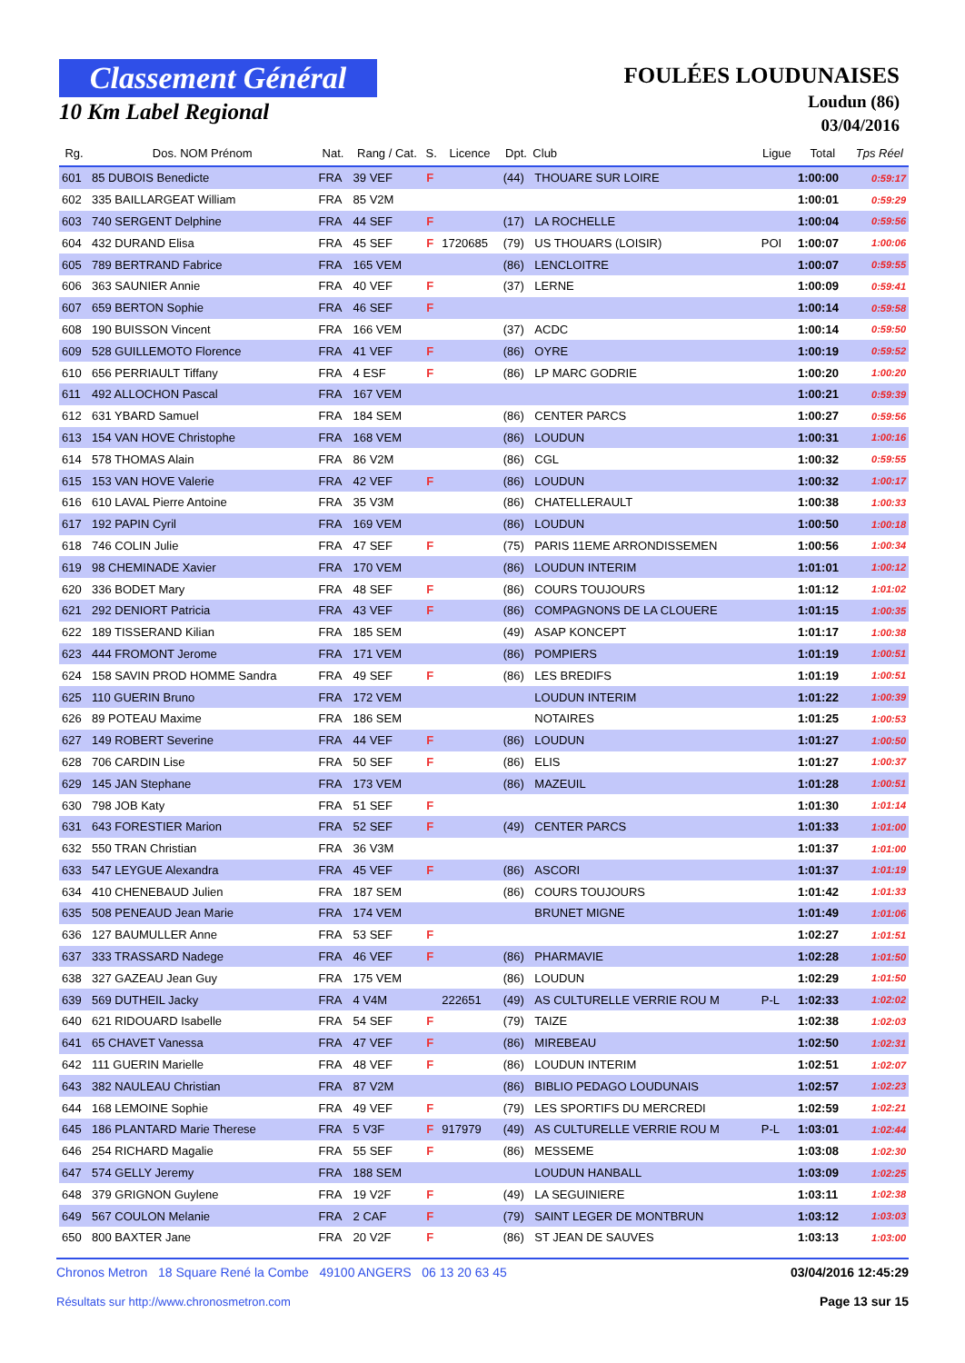Classement Général
10 Km Label Regional
FOULÉES LOUDUNAISES
Loudun (86)
03/04/2016
| Rg. | Dos. NOM Prénom | Nat. | Rang / Cat. | S. | Licence | Dpt. | Club | Ligue | Total | Tps Réel |
| --- | --- | --- | --- | --- | --- | --- | --- | --- | --- | --- |
| 601 | 85 DUBOIS Benedicte | FRA | 39 VEF | F | | (44) | THOUARE SUR LOIRE | | 1:00:00 | 0:59:17 |
| 602 | 335 BAILLARGEAT William | FRA | 85 V2M | | | | | | 1:00:01 | 0:59:29 |
| 603 | 740 SERGENT Delphine | FRA | 44 SEF | F | | (17) | LA ROCHELLE | | 1:00:04 | 0:59:56 |
| 604 | 432 DURAND Elisa | FRA | 45 SEF | F | 1720685 | (79) | US THOUARS (LOISIR) | POI | 1:00:07 | 1:00:06 |
| 605 | 789 BERTRAND Fabrice | FRA | 165 VEM | | | (86) | LENCLOITRE | | 1:00:07 | 0:59:55 |
| 606 | 363 SAUNIER Annie | FRA | 40 VEF | F | | (37) | LERNE | | 1:00:09 | 0:59:41 |
| 607 | 659 BERTON Sophie | FRA | 46 SEF | F | | | | | 1:00:14 | 0:59:58 |
| 608 | 190 BUISSON Vincent | FRA | 166 VEM | | | (37) | ACDC | | 1:00:14 | 0:59:50 |
| 609 | 528 GUILLEMOTO Florence | FRA | 41 VEF | F | | (86) | OYRE | | 1:00:19 | 0:59:52 |
| 610 | 656 PERRIAULT Tiffany | FRA | 4 ESF | F | | (86) | LP MARC GODRIE | | 1:00:20 | 1:00:20 |
| 611 | 492 ALLOCHON Pascal | FRA | 167 VEM | | | | | | 1:00:21 | 0:59:39 |
| 612 | 631 YBARD Samuel | FRA | 184 SEM | | | (86) | CENTER PARCS | | 1:00:27 | 0:59:56 |
| 613 | 154 VAN HOVE Christophe | FRA | 168 VEM | | | (86) | LOUDUN | | 1:00:31 | 1:00:16 |
| 614 | 578 THOMAS Alain | FRA | 86 V2M | | | (86) | CGL | | 1:00:32 | 0:59:55 |
| 615 | 153 VAN HOVE Valerie | FRA | 42 VEF | F | | (86) | LOUDUN | | 1:00:32 | 1:00:17 |
| 616 | 610 LAVAL Pierre Antoine | FRA | 35 V3M | | | (86) | CHATELLERAULT | | 1:00:38 | 1:00:33 |
| 617 | 192 PAPIN Cyril | FRA | 169 VEM | | | (86) | LOUDUN | | 1:00:50 | 1:00:18 |
| 618 | 746 COLIN Julie | FRA | 47 SEF | F | | (75) | PARIS 11EME ARRONDISSEMEN | | 1:00:56 | 1:00:34 |
| 619 | 98 CHEMINADE Xavier | FRA | 170 VEM | | | (86) | LOUDUN INTERIM | | 1:01:01 | 1:00:12 |
| 620 | 336 BODET Mary | FRA | 48 SEF | F | | (86) | COURS TOUJOURS | | 1:01:12 | 1:01:02 |
| 621 | 292 DENIORT Patricia | FRA | 43 VEF | F | | (86) | COMPAGNONS DE LA CLOUERE | | 1:01:15 | 1:00:35 |
| 622 | 189 TISSERAND Kilian | FRA | 185 SEM | | | (49) | ASAP KONCEPT | | 1:01:17 | 1:00:38 |
| 623 | 444 FROMONT Jerome | FRA | 171 VEM | | | (86) | POMPIERS | | 1:01:19 | 1:00:51 |
| 624 | 158 SAVIN PROD HOMME Sandra | FRA | 49 SEF | F | | (86) | LES BREDIFS | | 1:01:19 | 1:00:51 |
| 625 | 110 GUERIN Bruno | FRA | 172 VEM | | | | LOUDUN INTERIM | | 1:01:22 | 1:00:39 |
| 626 | 89 POTEAU Maxime | FRA | 186 SEM | | | | NOTAIRES | | 1:01:25 | 1:00:53 |
| 627 | 149 ROBERT Severine | FRA | 44 VEF | F | | (86) | LOUDUN | | 1:01:27 | 1:00:50 |
| 628 | 706 CARDIN Lise | FRA | 50 SEF | F | | (86) | ELIS | | 1:01:27 | 1:00:37 |
| 629 | 145 JAN Stephane | FRA | 173 VEM | | | (86) | MAZEUIL | | 1:01:28 | 1:00:51 |
| 630 | 798 JOB Katy | FRA | 51 SEF | F | | | | | 1:01:30 | 1:01:14 |
| 631 | 643 FORESTIER Marion | FRA | 52 SEF | F | | (49) | CENTER PARCS | | 1:01:33 | 1:01:00 |
| 632 | 550 TRAN Christian | FRA | 36 V3M | | | | | | 1:01:37 | 1:01:00 |
| 633 | 547 LEYGUE Alexandra | FRA | 45 VEF | F | | (86) | ASCORI | | 1:01:37 | 1:01:19 |
| 634 | 410 CHENEBAUD Julien | FRA | 187 SEM | | | (86) | COURS TOUJOURS | | 1:01:42 | 1:01:33 |
| 635 | 508 PENEAUD Jean Marie | FRA | 174 VEM | | | | BRUNET MIGNE | | 1:01:49 | 1:01:06 |
| 636 | 127 BAUMULLER Anne | FRA | 53 SEF | F | | | | | 1:02:27 | 1:01:51 |
| 637 | 333 TRASSARD Nadege | FRA | 46 VEF | F | | (86) | PHARMAVIE | | 1:02:28 | 1:01:50 |
| 638 | 327 GAZEAU Jean Guy | FRA | 175 VEM | | | (86) | LOUDUN | | 1:02:29 | 1:01:50 |
| 639 | 569 DUTHEIL Jacky | FRA | 4 V4M | | 222651 | (49) | AS CULTURELLE VERRIE ROU M | P-L | 1:02:33 | 1:02:02 |
| 640 | 621 RIDOUARD Isabelle | FRA | 54 SEF | F | | (79) | TAIZE | | 1:02:38 | 1:02:03 |
| 641 | 65 CHAVET Vanessa | FRA | 47 VEF | F | | (86) | MIREBEAU | | 1:02:50 | 1:02:31 |
| 642 | 111 GUERIN Marielle | FRA | 48 VEF | F | | (86) | LOUDUN INTERIM | | 1:02:51 | 1:02:07 |
| 643 | 382 NAULEAU Christian | FRA | 87 V2M | | | (86) | BIBLIO PEDAGO LOUDUNAIS | | 1:02:57 | 1:02:23 |
| 644 | 168 LEMOINE Sophie | FRA | 49 VEF | F | | (79) | LES SPORTIFS DU MERCREDI | | 1:02:59 | 1:02:21 |
| 645 | 186 PLANTARD Marie Therese | FRA | 5 V3F | F | 917979 | (49) | AS CULTURELLE VERRIE ROU M | P-L | 1:03:01 | 1:02:44 |
| 646 | 254 RICHARD Magalie | FRA | 55 SEF | F | | (86) | MESSEME | | 1:03:08 | 1:02:30 |
| 647 | 574 GELLY Jeremy | FRA | 188 SEM | | | | LOUDUN HANBALL | | 1:03:09 | 1:02:25 |
| 648 | 379 GRIGNON Guylene | FRA | 19 V2F | F | | (49) | LA SEGUINIERE | | 1:03:11 | 1:02:38 |
| 649 | 567 COULON Melanie | FRA | 2 CAF | F | | (79) | SAINT LEGER DE MONTBRUN | | 1:03:12 | 1:03:03 |
| 650 | 800 BAXTER Jane | FRA | 20 V2F | F | | (86) | ST JEAN DE SAUVES | | 1:03:13 | 1:03:00 |
Chronos Metron 18 Square René la Combe 49100 ANGERS 06 13 20 63 45
Résultats sur http://www.chronosmetron.com
03/04/2016 12:45:29
Page 13 sur 15